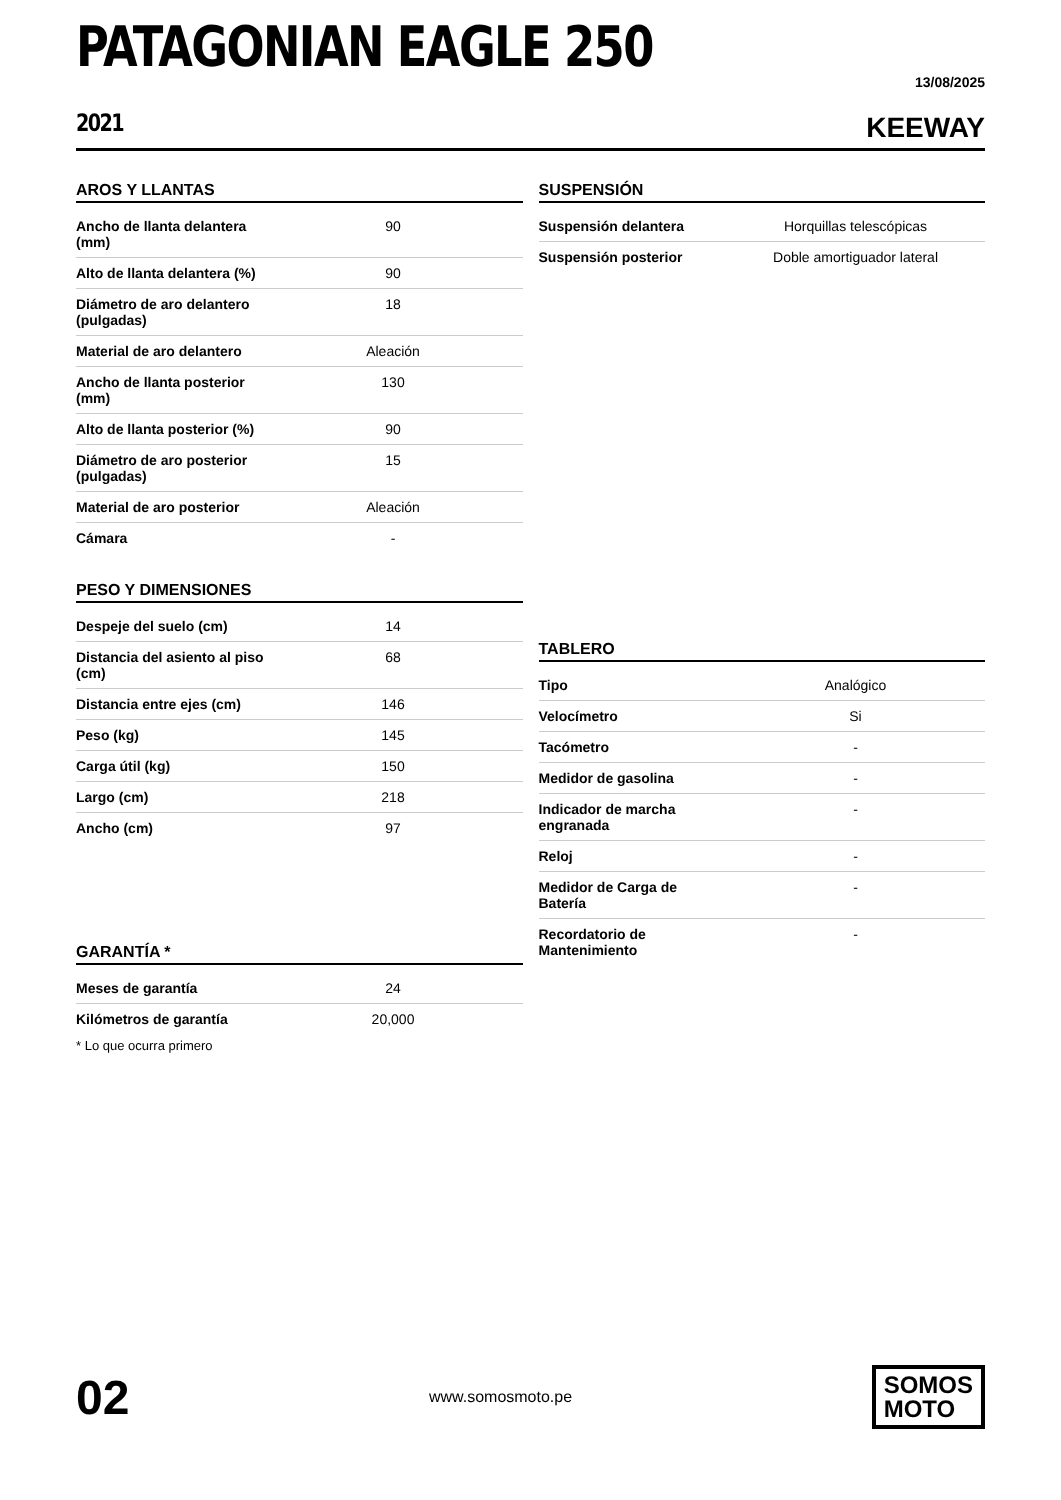PATAGONIAN EAGLE 250 2021
13/08/2025
KEEWAY
AROS Y LLANTAS
| Ancho de llanta delantera (mm) | 90 |
| Alto de llanta delantera (%) | 90 |
| Diámetro de aro delantero (pulgadas) | 18 |
| Material de aro delantero | Aleación |
| Ancho de llanta posterior (mm) | 130 |
| Alto de llanta posterior (%) | 90 |
| Diámetro de aro posterior (pulgadas) | 15 |
| Material de aro posterior | Aleación |
| Cámara | - |
PESO Y DIMENSIONES
| Despeje del suelo (cm) | 14 |
| Distancia del asiento al piso (cm) | 68 |
| Distancia entre ejes (cm) | 146 |
| Peso (kg) | 145 |
| Carga útil (kg) | 150 |
| Largo (cm) | 218 |
| Ancho (cm) | 97 |
GARANTÍA *
| Meses de garantía | 24 |
| Kilómetros de garantía | 20,000 |
* Lo que ocurra primero
SUSPENSIÓN
| Suspensión delantera | Horquillas telescópicas |
| Suspensión posterior | Doble amortiguador lateral |
TABLERO
| Tipo | Analógico |
| Velocímetro | Si |
| Tacómetro | - |
| Medidor de gasolina | - |
| Indicador de marcha engranada | - |
| Reloj | - |
| Medidor de Carga de Batería | - |
| Recordatorio de Mantenimiento | - |
02
www.somosmoto.pe
SOMOS
MOTO